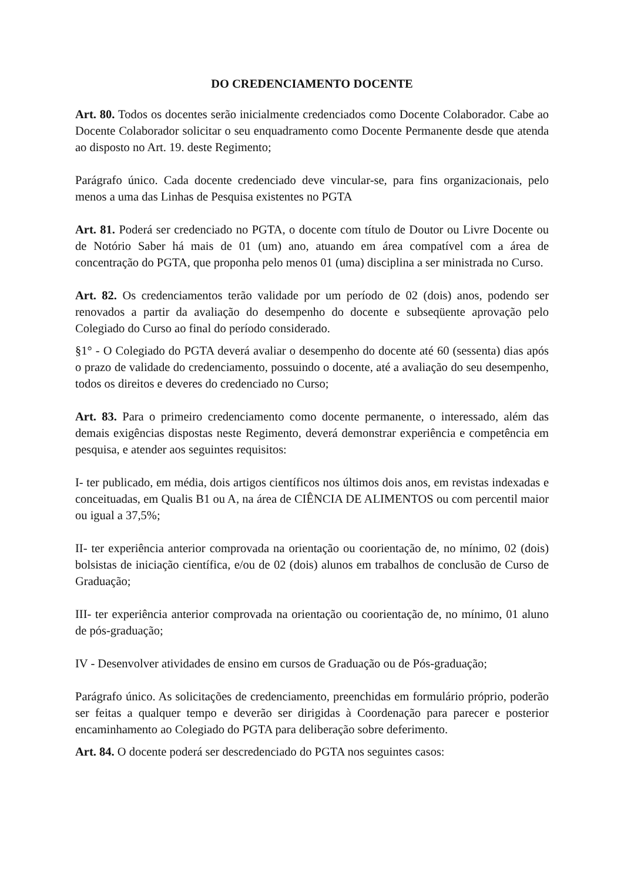DO CREDENCIAMENTO DOCENTE
Art. 80. Todos os docentes serão inicialmente credenciados como Docente Colaborador. Cabe ao Docente Colaborador solicitar o seu enquadramento como Docente Permanente desde que atenda ao disposto no Art. 19. deste Regimento;
Parágrafo único. Cada docente credenciado deve vincular-se, para fins organizacionais, pelo menos a uma das Linhas de Pesquisa existentes no PGTA
Art. 81. Poderá ser credenciado no PGTA, o docente com título de Doutor ou Livre Docente ou de Notório Saber há mais de 01 (um) ano, atuando em área compatível com a área de concentração do PGTA, que proponha pelo menos 01 (uma) disciplina a ser ministrada no Curso.
Art. 82. Os credenciamentos terão validade por um período de 02 (dois) anos, podendo ser renovados a partir da avaliação do desempenho do docente e subseqüente aprovação pelo Colegiado do Curso ao final do período considerado.
§1° - O Colegiado do PGTA deverá avaliar o desempenho do docente até 60 (sessenta) dias após o prazo de validade do credenciamento, possuindo o docente, até a avaliação do seu desempenho, todos os direitos e deveres do credenciado no Curso;
Art. 83. Para o primeiro credenciamento como docente permanente, o interessado, além das demais exigências dispostas neste Regimento, deverá demonstrar experiência e competência em pesquisa, e atender aos seguintes requisitos:
I- ter publicado, em média, dois artigos científicos nos últimos dois anos, em revistas indexadas e conceituadas, em Qualis B1 ou A, na área de CIÊNCIA DE ALIMENTOS ou com percentil maior ou igual a 37,5%;
II- ter experiência anterior comprovada na orientação ou coorientação de, no mínimo, 02 (dois) bolsistas de iniciação científica, e/ou de 02 (dois) alunos em trabalhos de conclusão de Curso de Graduação;
III- ter experiência anterior comprovada na orientação ou coorientação de, no mínimo, 01 aluno de pós-graduação;
IV - Desenvolver atividades de ensino em cursos de Graduação ou de Pós-graduação;
Parágrafo único. As solicitações de credenciamento, preenchidas em formulário próprio, poderão ser feitas a qualquer tempo e deverão ser dirigidas à Coordenação para parecer e posterior encaminhamento ao Colegiado do PGTA para deliberação sobre deferimento.
Art. 84. O docente poderá ser descredenciado do PGTA nos seguintes casos: